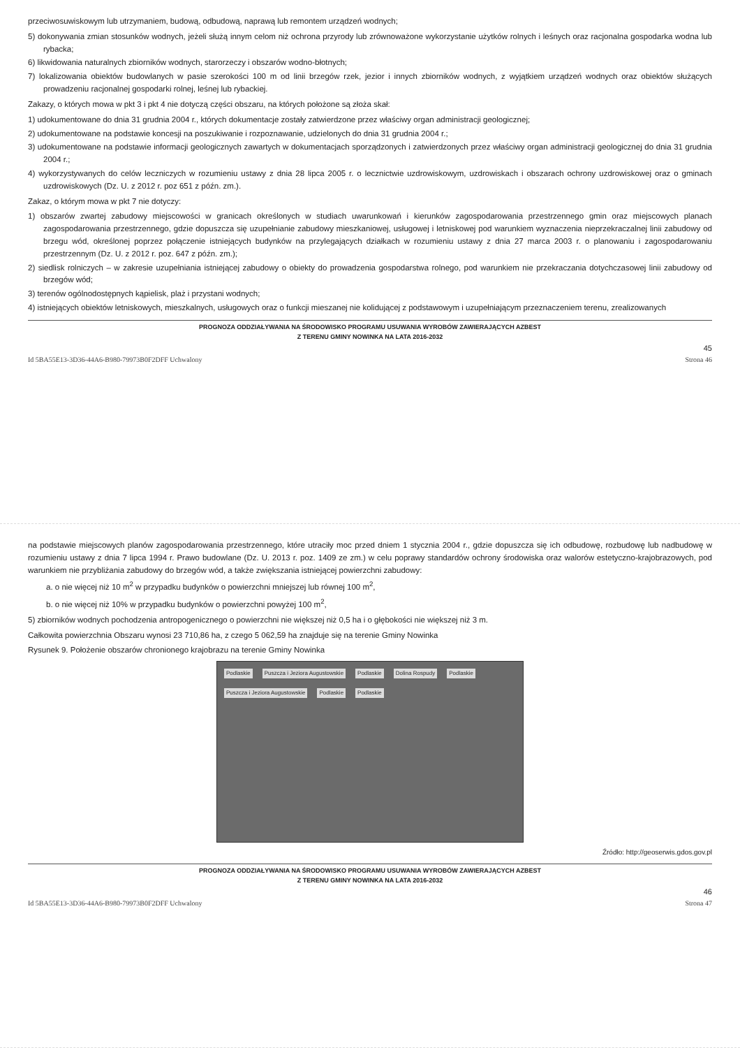przeciwosuwiskowym lub utrzymaniem, budową, odbudową, naprawą lub remontem urządzeń wodnych;
5) dokonywania zmian stosunków wodnych, jeżeli służą innym celom niż ochrona przyrody lub zrównoważone wykorzystanie użytków rolnych i leśnych oraz racjonalna gospodarka wodna lub rybacka;
6) likwidowania naturalnych zbiorników wodnych, starorzeczy i obszarów wodno-błotnych;
7) lokalizowania obiektów budowlanych w pasie szerokości 100 m od linii brzegów rzek, jezior i innych zbiorników wodnych, z wyjątkiem urządzeń wodnych oraz obiektów służących prowadzeniu racjonalnej gospodarki rolnej, leśnej lub rybackiej.
Zakazy, o których mowa w pkt 3 i pkt 4 nie dotyczą części obszaru, na których położone są złoża skał:
1) udokumentowane do dnia 31 grudnia 2004 r., których dokumentacje zostały zatwierdzone przez właściwy organ administracji geologicznej;
2) udokumentowane na podstawie koncesji na poszukiwanie i rozpoznawanie, udzielonych do dnia 31 grudnia 2004 r.;
3) udokumentowane na podstawie informacji geologicznych zawartych w dokumentacjach sporządzonych i zatwierdzonych przez właściwy organ administracji geologicznej do dnia 31 grudnia 2004 r.;
4) wykorzystywanych do celów leczniczych w rozumieniu ustawy z dnia 28 lipca 2005 r. o lecznictwie uzdrowiskowym, uzdrowiskach i obszarach ochrony uzdrowiskowej oraz o gminach uzdrowiskowych (Dz. U. z 2012 r. poz 651 z późn. zm.).
Zakaz, o którym mowa w pkt 7 nie dotyczy:
1) obszarów zwartej zabudowy miejscowości w granicach określonych w studiach uwarunkowań i kierunków zagospodarowania przestrzennego gmin oraz miejscowych planach zagospodarowania przestrzennego, gdzie dopuszcza się uzupełnianie zabudowy mieszkaniowej, usługowej i letniskowej pod warunkiem wyznaczenia nieprzekraczalnej linii zabudowy od brzegu wód, określonej poprzez połączenie istniejących budynków na przylegających działkach w rozumieniu ustawy z dnia 27 marca 2003 r. o planowaniu i zagospodarowaniu przestrzennym (Dz. U. z 2012 r. poz. 647 z późn. zm.);
2) siedlisk rolniczych – w zakresie uzupełniania istniejącej zabudowy o obiekty do prowadzenia gospodarstwa rolnego, pod warunkiem nie przekraczania dotychczasowej linii zabudowy od brzegów wód;
3) terenów ogólnodostępnych kąpielisk, plaż i przystani wodnych;
4) istniejących obiektów letniskowych, mieszkalnych, usługowych oraz o funkcji mieszanej nie kolidującej z podstawowym i uzupełniającym przeznaczeniem terenu, zrealizowanych
PROGNOZA ODDZIAŁYWANIA NA ŚRODOWISKO PROGRAMU USUWANIA WYROBÓW ZAWIERAJĄCYCH AZBEST
Z TERENU GMINY NOWINKA NA LATA 2016-2032
45
Id 5BA55E13-3D36-44A6-B980-79973B0F2DFF Uchwalony Strona 46
na podstawie miejscowych planów zagospodarowania przestrzennego, które utraciły moc przed dniem 1 stycznia 2004 r., gdzie dopuszcza się ich odbudowę, rozbudowę lub nadbudowę w rozumieniu ustawy z dnia 7 lipca 1994 r. Prawo budowlane (Dz. U. 2013 r. poz. 1409 ze zm.) w celu poprawy standardów ochrony środowiska oraz walorów estetyczno-krajobrazowych, pod warunkiem nie przybliżania zabudowy do brzegów wód, a także zwiększania istniejącej powierzchni zabudowy:
a. o nie więcej niż 10 m<sup>2</sup> w przypadku budynków o powierzchni mniejszej lub równej 100 m<sup>2</sup>,
b. o nie więcej niż 10% w przypadku budynków o powierzchni powyżej 100 m<sup>2</sup>,
5) zbiorników wodnych pochodzenia antropogenicznego o powierzchni nie większej niż 0,5 ha i o głębokości nie większej niż 3 m.
Całkowita powierzchnia Obszaru wynosi 23 710,86 ha, z czego 5 062,59 ha znajduje się na terenie Gminy Nowinka
Rysunek 9. Położenie obszarów chronionego krajobrazu na terenie Gminy Nowinka
Podlaskie Puszcza i Jeziora Augustowskie Podlaskie Dolina Rospudy Podlaskie Puszcza i Jeziora Augustowskie Podlaskie Podlaskie
Źródło: http://geoserwis.gdos.gov.pl
PROGNOZA ODDZIAŁYWANIA NA ŚRODOWISKO PROGRAMU USUWANIA WYROBÓW ZAWIERAJĄCYCH AZBEST
Z TERENU GMINY NOWINKA NA LATA 2016-2032
46
Id 5BA55E13-3D36-44A6-B980-79973B0F2DFF Uchwalony Strona 47